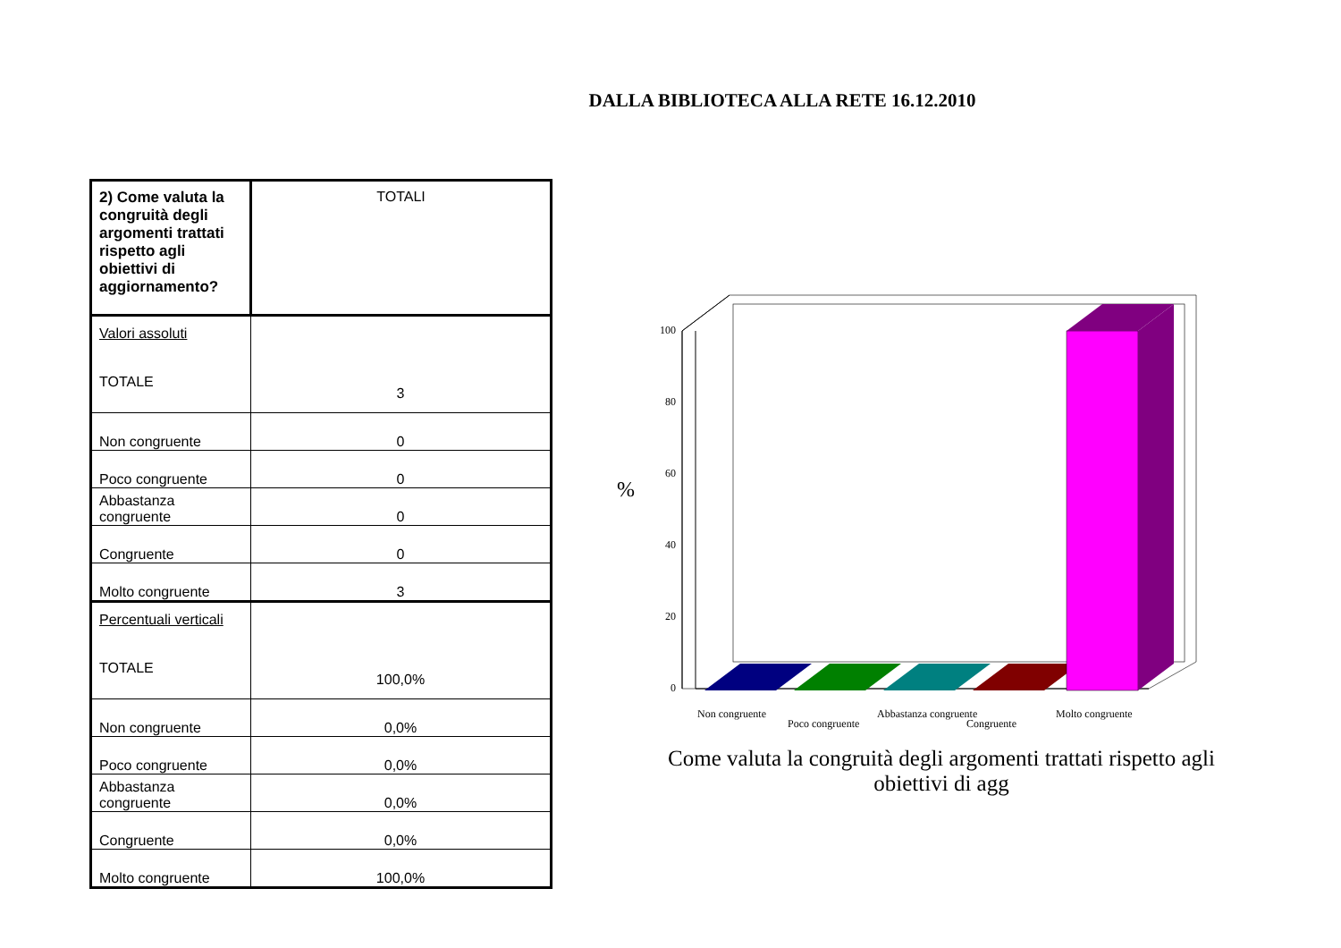DALLA BIBLIOTECA ALLA RETE 16.12.2010
| 2) Come valuta la congruità degli argomenti trattati rispetto agli obiettivi di aggiornamento? | TOTALI |
| Valori assoluti TOTALE | 3 |
| Non congruente | 0 |
| Poco congruente | 0 |
| Abbastanza congruente | 0 |
| Congruente | 0 |
| Molto congruente | 3 |
| Percentuali verticali TOTALE | 100,0% |
| Non congruente | 0,0% |
| Poco congruente | 0,0% |
| Abbastanza congruente | 0,0% |
| Congruente | 0,0% |
| Molto congruente | 100,0% |
%
100
80
60
40
20
0
Non congruente
Poco congruente
Abbastanza congruente
Congruente
Molto congruente
Come valuta la congruità degli argomenti trattati rispetto agli obiettivi di agg